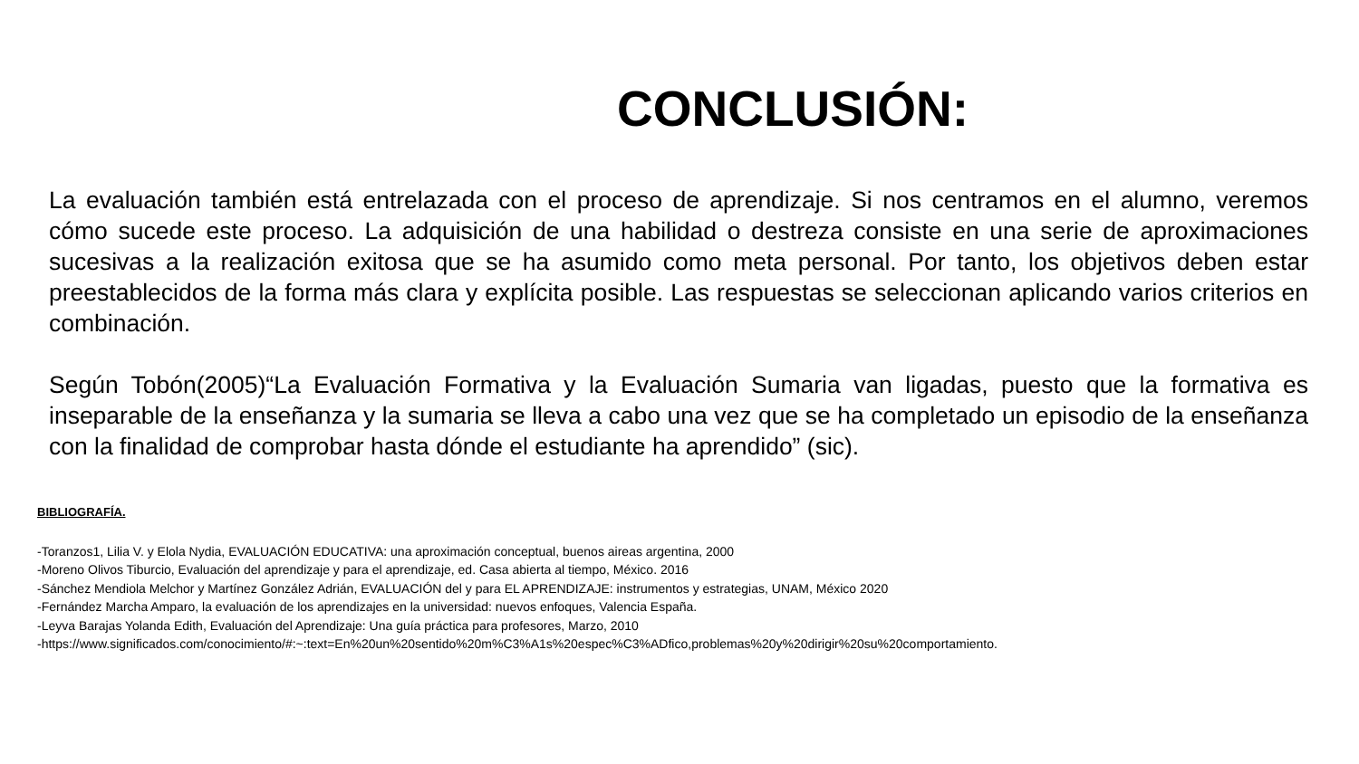CONCLUSIÓN:
La evaluación también está entrelazada con el proceso de aprendizaje. Si nos centramos en el alumno, veremos cómo sucede este proceso. La adquisición de una habilidad o destreza consiste en una serie de aproximaciones sucesivas a la realización exitosa que se ha asumido como meta personal. Por tanto, los objetivos deben estar preestablecidos de la forma más clara y explícita posible. Las respuestas se seleccionan aplicando varios criterios en combinación.
Según Tobón(2005)“La Evaluación Formativa y la Evaluación Sumaria van ligadas, puesto que la formativa es inseparable de la enseñanza y la sumaria se lleva a cabo una vez que se ha completado un episodio de la enseñanza con la finalidad de comprobar hasta dónde el estudiante ha aprendido” (sic).
BIBLIOGRAFÍA.
-Toranzos1, Lilia V. y Elola Nydia, EVALUACIÓN EDUCATIVA: una aproximación conceptual, buenos aireas argentina, 2000
-Moreno Olivos Tiburcio, Evaluación del aprendizaje y para el aprendizaje, ed. Casa abierta al tiempo, México. 2016
-Sánchez Mendiola Melchor y Martínez González Adrián, EVALUACIÓN del y para EL APRENDIZAJE: instrumentos y estrategias, UNAM, México 2020
-Fernández Marcha Amparo, la evaluación de los aprendizajes en la universidad: nuevos enfoques, Valencia España.
-Leyva Barajas Yolanda Edith, Evaluación del Aprendizaje: Una guía práctica para profesores, Marzo, 2010
-https://www.significados.com/conocimiento/#:~:text=En%20un%20sentido%20m%C3%A1s%20espec%C3%ADfico,problemas%20y%20dirigir%20su%20comportamiento.